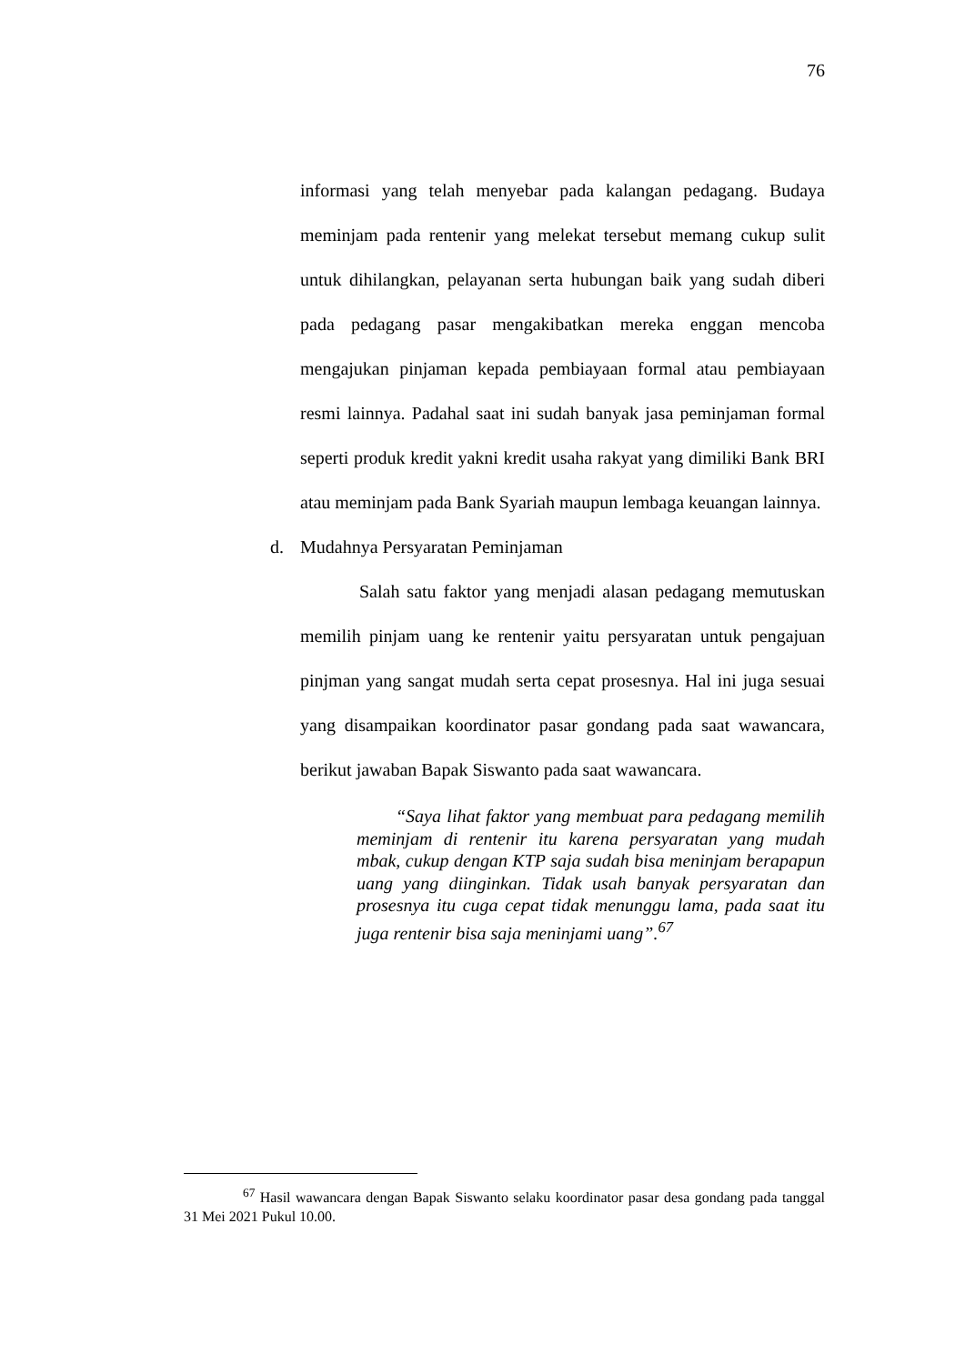76
informasi yang telah menyebar pada kalangan pedagang. Budaya meminjam pada rentenir yang melekat tersebut memang cukup sulit untuk dihilangkan, pelayanan serta hubungan baik yang sudah diberi pada pedagang pasar mengakibatkan mereka enggan mencoba mengajukan pinjaman kepada pembiayaan formal atau pembiayaan resmi lainnya. Padahal saat ini sudah banyak jasa peminjaman formal seperti produk kredit yakni kredit usaha rakyat yang dimiliki Bank BRI atau meminjam pada Bank Syariah maupun lembaga keuangan lainnya.
d. Mudahnya Persyaratan Peminjaman
Salah satu faktor yang menjadi alasan pedagang memutuskan memilih pinjam uang ke rentenir yaitu persyaratan untuk pengajuan pinjman yang sangat mudah serta cepat prosesnya. Hal ini juga sesuai yang disampaikan koordinator pasar gondang pada saat wawancara, berikut jawaban Bapak Siswanto pada saat wawancara.
“Saya lihat faktor yang membuat para pedagang memilih meminjam di rentenir itu karena persyaratan yang mudah mbak, cukup dengan KTP saja sudah bisa meninjam berapapun uang yang diinginkan. Tidak usah banyak persyaratan dan prosesnya itu cuga cepat tidak menunggu lama, pada saat itu juga rentenir bisa saja meninjami uang”.<sup>67</sup>
<sup>67</sup> Hasil wawancara dengan Bapak Siswanto selaku koordinator pasar desa gondang pada tanggal 31 Mei 2021 Pukul 10.00.